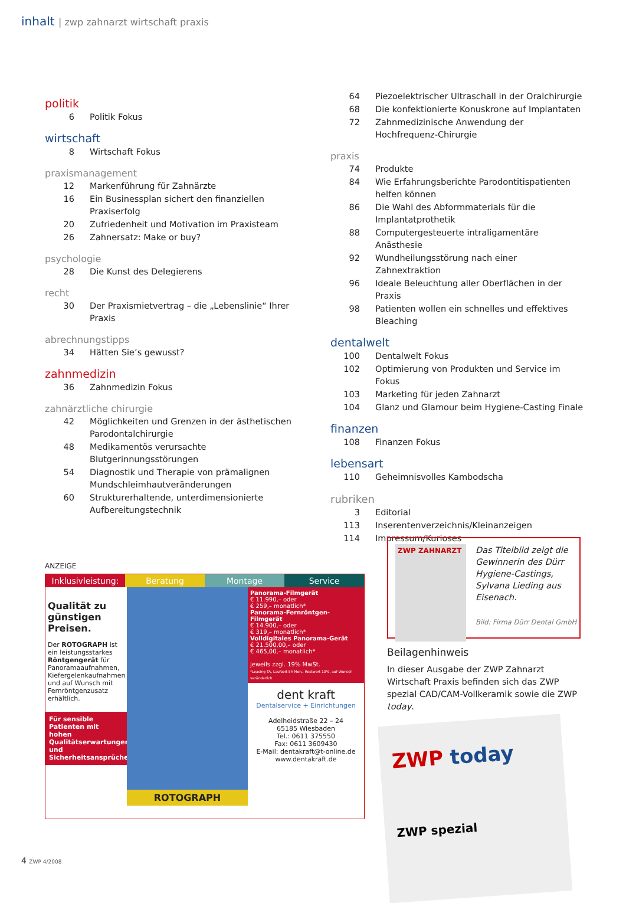inhalt | zwp zahnarzt wirtschaft praxis
politik
6 Politik Fokus
wirtschaft
8 Wirtschaft Fokus
praxismanagement
12 Markenführung für Zahnärzte
16 Ein Businessplan sichert den finanziellen Praxiserfolg
20 Zufriedenheit und Motivation im Praxisteam
26 Zahnersatz: Make or buy?
psychologie
28 Die Kunst des Delegierens
recht
30 Der Praxismietvertrag – die „Lebenslinie“ Ihrer Praxis
abrechnungstipps
34 Hätten Sie’s gewusst?
zahnmedizin
36 Zahnmedizin Fokus
zahnärztliche chirurgie
42 Möglichkeiten und Grenzen in der ästhetischen Parodontalchirurgie
48 Medikamentös verursachte Blutgerinnungsstörungen
54 Diagnostik und Therapie von prämalignen Mundschleimhautveränderungen
60 Strukturerhaltende, unterdimensionierte Aufbereitungstechnik
64 Piezoelektrischer Ultraschall in der Oralchirurgie
68 Die konfektionierte Konuskrone auf Implantaten
72 Zahnmedizinische Anwendung der Hochfrequenz-Chirurgie
praxis
74 Produkte
84 Wie Erfahrungsberichte Parodontitispatienten helfen können
86 Die Wahl des Abformmaterials für die Implantatprothetik
88 Computergesteuerte intraligamentäre Anästhesie
92 Wundheilungsstörung nach einer Zahnextraktion
96 Ideale Beleuchtung aller Oberflächen in der Praxis
98 Patienten wollen ein schnelles und effektives Bleaching
dentalwelt
100 Dentalwelt Fokus
102 Optimierung von Produkten und Service im Fokus
103 Marketing für jeden Zahnarzt
104 Glanz und Glamour beim Hygiene-Casting Finale
finanzen
108 Finanzen Fokus
lebensart
110 Geheimnisvolles Kambodscha
rubriken
3 Editorial
113 Inserentenverzeichnis/Kleinanzeigen
114 Impressum/Kurioses
ANZEIGE
Inklusivleistung: Beratung Montage Service
Qualität zu günstigen Preisen.
Der ROTOGRAPH ist ein leistungsstarkes Röntgengerät für Panoramaaufnahmen, Kiefergelenkaufnahmen und auf Wunsch mit Fernröntgenzusatz erhältlich.
Für sensible Patienten mit hohen Qualitätserwartungen und Sicherheitsansprüchen.
ROTOGRAPH
Panorama-Filmgerät
€ 11.990,– oder
€ 259,– monatlich*
Panorama-Fernröntgen-Filmgerät
€ 14.900,– oder
€ 319,– monatlich*
Volldigitales Panorama-Gerät
€ 21.500,00,– oder
€ 465,00,– monatlich*
jeweils zzgl. 19% MwSt.
*Leasing TA, Laufzeit 54 Mon., Restwert 10%, auf Wunsch veränderlich
dent kraft
Dentalservice + Einrichtungen
Adelheidstraße 22 – 24
65185 Wiesbaden
Tel.: 0611 375550
Fax: 0611 3609430
E-Mail: dentakraft@t-online.de
www.dentakraft.de
ZWP ZAHNARZT
Das Titelbild zeigt die Gewinnerin des Dürr Hygiene-Castings, Sylvana Lieding aus Eisenach.
Bild: Firma Dürr Dental GmbH
Beilagenhinweis
In dieser Ausgabe der ZWP Zahnarzt Wirtschaft Praxis befinden sich das ZWP spezial CAD/CAM-Vollkeramik sowie die ZWP today.
ZWP today
ZWP spezial
4 ZWP 4/2008